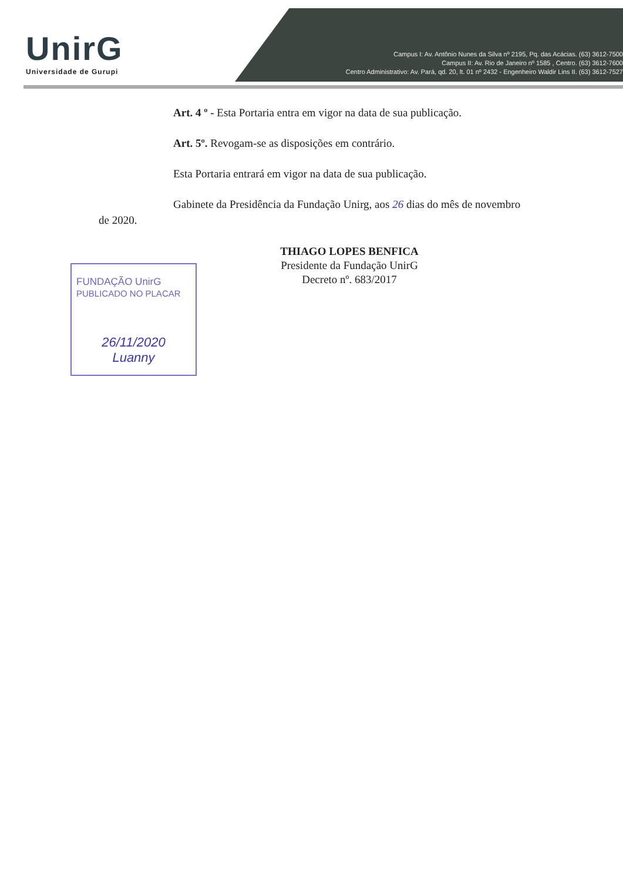UnirG
Universidade de Gurupi
Campus I: Av. Antônio Nunes da Silva nº 2195, Pq. das Acácias. (63) 3612-7500
Campus II: Av. Rio de Janeiro nº 1585 , Centro. (63) 3612-7600
Centro Administrativo: Av. Pará, qd. 20, lt. 01 nº 2432 - Engenheiro Waldir Lins II. (63) 3612-7527
Art. 4 º - Esta Portaria entra em vigor na data de sua publicação.
Art. 5º. Revogam-se as disposições em contrário.
Esta Portaria entrará em vigor na data de sua publicação.
Gabinete da Presidência da Fundação Unirg, aos 26 dias do mês de novembro
de 2020.
THIAGO LOPES BENFICA
Presidente da Fundação UnirG
Decreto nº. 683/2017
FUNDAÇÃO UnirG
PUBLICADO NO PLACAR
26/11/2020
Luanny